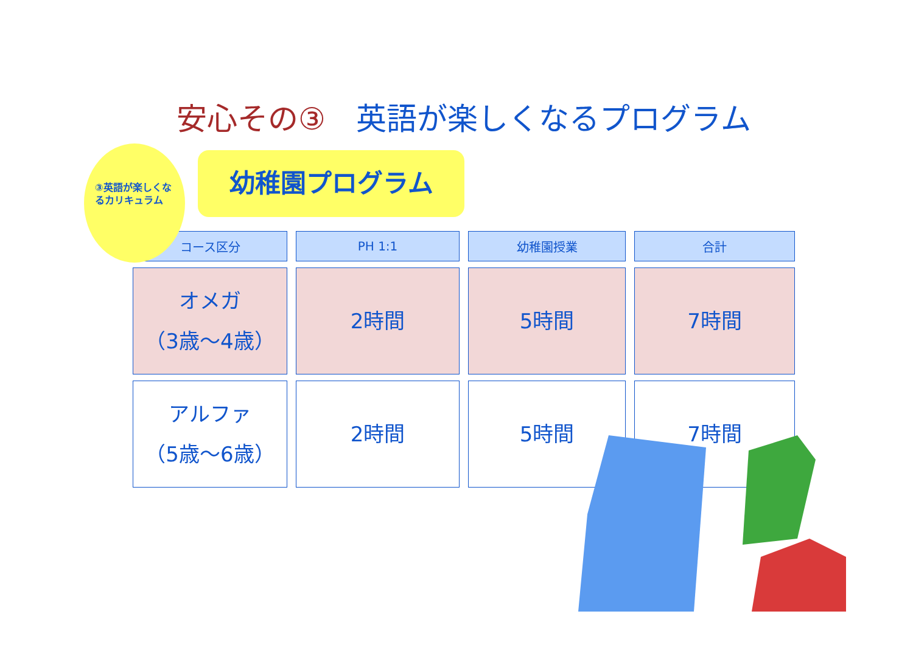安心その③　英語が楽しくなるプログラム
③英語が楽しくなるカリキュラム
幼稚園プログラム
| コース区分 | PH 1:1 | 幼稚園授業 | 合計 |
| --- | --- | --- | --- |
| オメガ （3歳〜4歳） | 2時間 | 5時間 | 7時間 |
| アルファ （5歳〜6歳） | 2時間 | 5時間 | 7時間 |